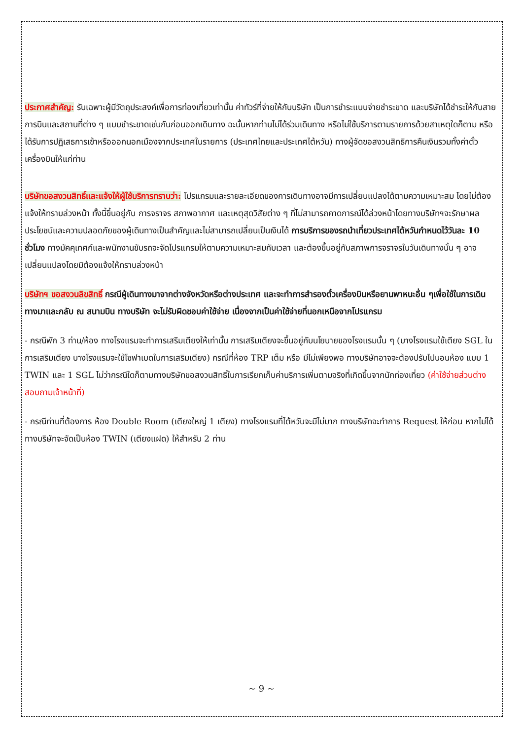ประกาศสำคัญ: รับเฉพาะผู้มีวัตถุประสงค์เพื่อการท่องเที่ยวเท่านั้น ค่าทัวร์ที่จ่ายให้กับบริษัท เป็นการชำระแบบจ่ายชำระขาด และบริษัทได้ชำระให้กับสายการบินและสถานที่ต่าง ๆ แบบชำระขาดเช่นกันก่อนออกเดินทาง ฉะนั้นหากท่านไม่ได้ร่วมเดินทาง หรือไม่ใช้บริการตามรายการด้วยสาเหตุใดก็ตาม หรือได้รับการปฏิเสธการเข้าหรือออกนอกเมืองจากประเทศในรายการ (ประเทศไทยและประเทศไต้หวัน) ทางผู้จัดขอสงวนสิทธิการคืนเงินรวมทั้งค่าตั๋วเครื่องบินให้แก่ท่าน
บริษัทขอสงวนสิทธิ์และแจ้งให้ผู้ใช้บริการทราบว่า: โปรแกรมและรายละเอียดของการเดินทางอาจมีการเปลี่ยนแปลงได้ตามความเหมาะสม โดยไม่ต้องแจ้งให้ทราบล่วงหน้า ทั้งนี้ขึ้นอยู่กับ การจราจร สภาพอากาศ และเหตุสุดวิสัยต่าง ๆ ที่ไม่สามารถคาดการณ์ได้ล่วงหน้าโดยทางบริษัทฯจะรักษาผลประโยชน์และความปลอดภัยของผู้เดินทางเป็นสำคัญและไม่สามารถเปลี่ยนเป็นเงินได้ การบริการของรถนำเที่ยวประเทศไต้หวันกำหนดไว้วันละ 10 ชั่วโมง ทางมัคคุเทศก์และพนักงานขับรถจะจัดโปรแกรมให้ตามความเหมาะสมกับเวลา และต้องขึ้นอยู่กับสภาพการจราจรในวันเดินทางนั้น ๆ อาจเปลี่ยนแปลงโดยมิต้องแจ้งให้ทราบล่วงหน้า
บริษัทฯ ขอสงวนลิขสิทธิ์ กรณีผู้เดินทางมาจากต่างจังหวัดหรือต่างประเทศ และจะทำการสำรองตั๋วเครื่องบินหรือยานพาหนะอื่น ๆเพื่อใช้ในการเดินทางมาและกลับ ณ สนามบิน ทางบริษัท จะไม่รับผิดชอบค่าใช้จ่าย เนื่องจากเป็นค่าใช้จ่ายที่นอกเหนือจากโปรแกรม
- กรณีพัก 3 ท่าน/ห้อง ทางโรงแรมจะทำการเสริมเตียงให้เท่านั้น การเสริมเตียงจะขึ้นอยู่กับนโยบายของโรงแรมนั้น ๆ (บางโรงแรมใช้เตียง SGL ในการเสริมเตียง บางโรงแรมจะใช้โซฟาเบดในการเสริมเตียง) กรณีที่ห้อง TRP เต็ม หรือ มีไม่เพียงพอ ทางบริษัทอาจจะต้องปรับไปนอนห้อง แบบ 1 TWIN และ 1 SGL ไม่ว่ากรณีใดก็ตามทางบริษัทขอสงวนสิทธิ์ในการเรียกเก็บค่าบริการเพิ่มตามจริงที่เกิดขึ้นจากนักท่องเที่ยว (ค่าใช้จ่ายส่วนต่างสอบถามเจ้าหน้าที่)
- กรณีท่านที่ต้องการ ห้อง Double Room (เตียงใหญ่ 1 เตียง) ทางโรงแรมที่ไต้หวันจะมีไม่มาก ทางบริษัทจะทำการ Request ให้ก่อน หากไม่ได้ ทางบริษัทจะจัดเป็นห้อง TWIN (เตียงแฝด) ให้สำหรับ 2 ท่าน
~ 9 ~